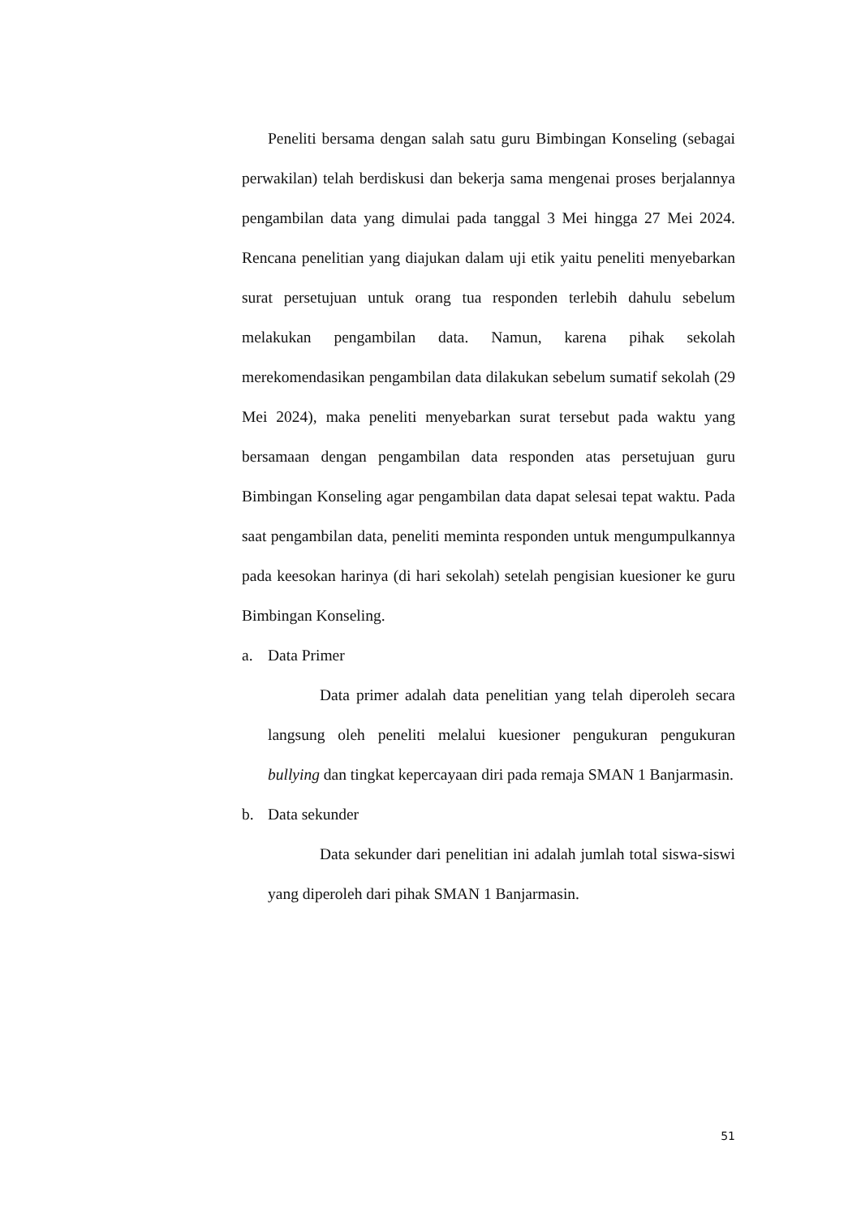Peneliti bersama dengan salah satu guru Bimbingan Konseling (sebagai perwakilan) telah berdiskusi dan bekerja sama mengenai proses berjalannya pengambilan data yang dimulai pada tanggal 3 Mei hingga 27 Mei 2024. Rencana penelitian yang diajukan dalam uji etik yaitu peneliti menyebarkan surat persetujuan untuk orang tua responden terlebih dahulu sebelum melakukan pengambilan data. Namun, karena pihak sekolah merekomendasikan pengambilan data dilakukan sebelum sumatif sekolah (29 Mei 2024), maka peneliti menyebarkan surat tersebut pada waktu yang bersamaan dengan pengambilan data responden atas persetujuan guru Bimbingan Konseling agar pengambilan data dapat selesai tepat waktu. Pada saat pengambilan data, peneliti meminta responden untuk mengumpulkannya pada keesokan harinya (di hari sekolah) setelah pengisian kuesioner ke guru Bimbingan Konseling.
a. Data Primer
Data primer adalah data penelitian yang telah diperoleh secara langsung oleh peneliti melalui kuesioner pengukuran pengukuran bullying dan tingkat kepercayaan diri pada remaja SMAN 1 Banjarmasin.
b. Data sekunder
Data sekunder dari penelitian ini adalah jumlah total siswa-siswi yang diperoleh dari pihak SMAN 1 Banjarmasin.
51